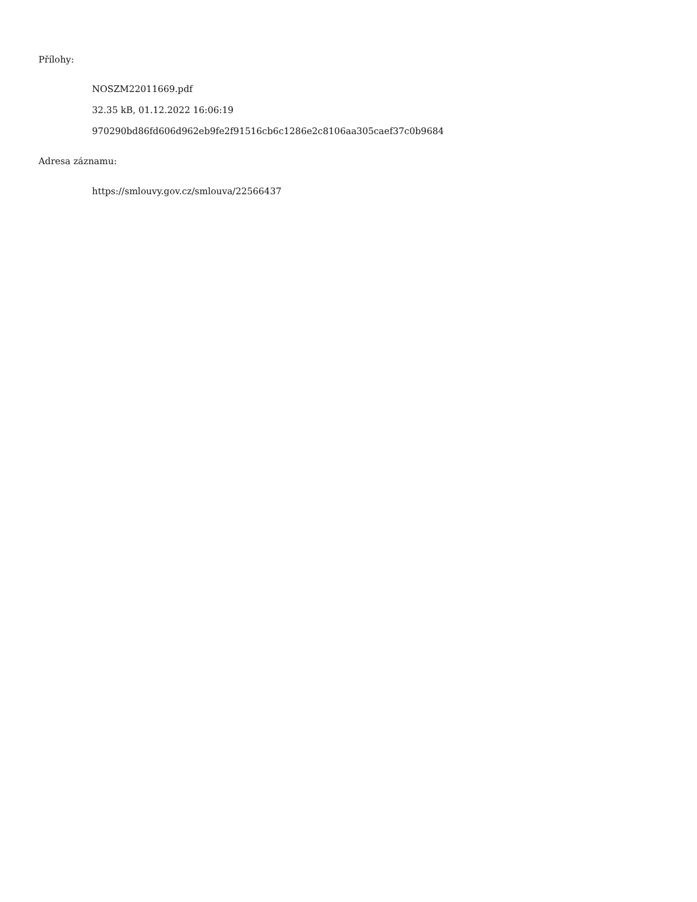Přílohy:
NOSZM22011669.pdf
32.35 kB, 01.12.2022 16:06:19
970290bd86fd606d962eb9fe2f91516cb6c1286e2c8106aa305caef37c0b9684
Adresa záznamu:
https://smlouvy.gov.cz/smlouva/22566437